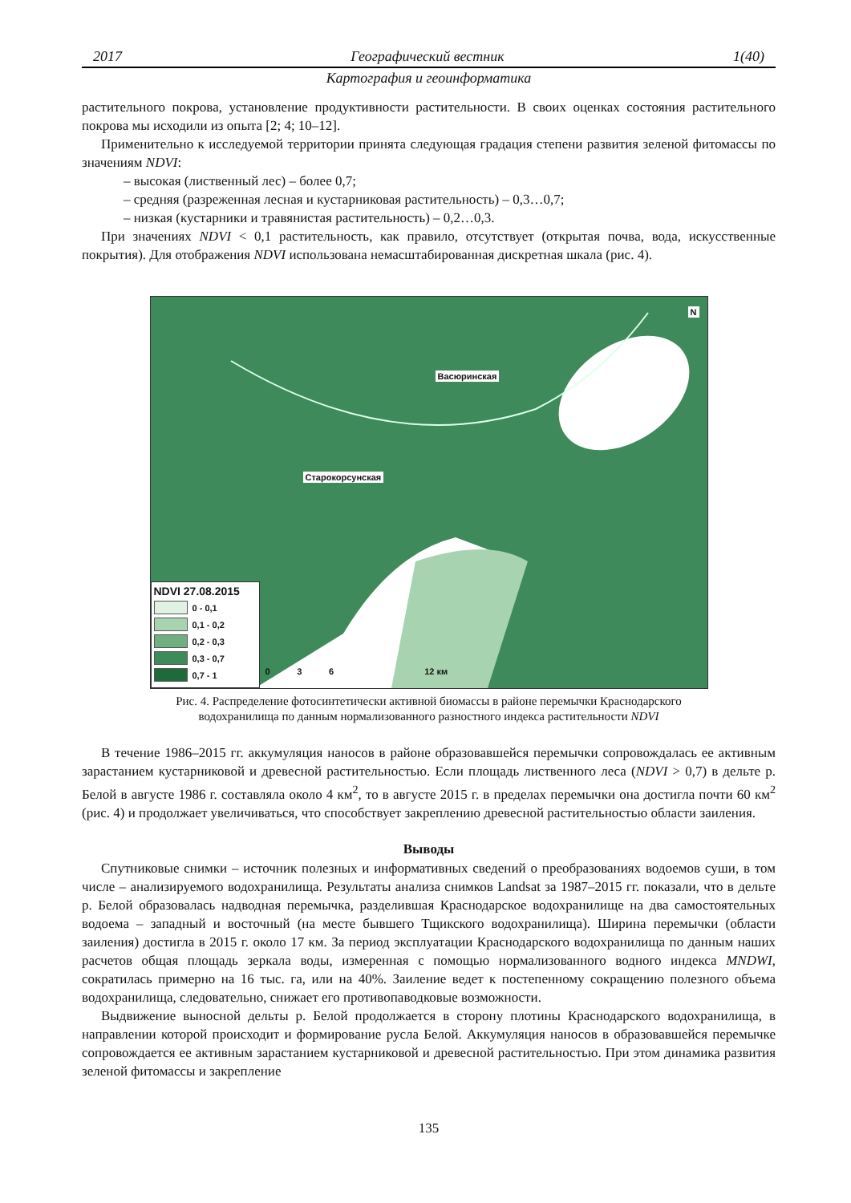2017 Географический вестник 1(40)
Картография и геоинформатика
растительного покрова, установление продуктивности растительности. В своих оценках состояния растительного покрова мы исходили из опыта [2; 4; 10–12].
Применительно к исследуемой территории принята следующая градация степени развития зеленой фитомассы по значениям NDVI:
– высокая (лиственный лес) – более 0,7;
– средняя (разреженная лесная и кустарниковая растительность) – 0,3…0,7;
– низкая (кустарники и травянистая растительность) – 0,2…0,3.
При значениях NDVI < 0,1 растительность, как правило, отсутствует (открытая почва, вода, искусственные покрытия). Для отображения NDVI использована немасштабированная дискретная шкала (рис. 4).
Васюринская
Старокорсунская
NDVI 27.08.2015
0 - 0,1
0,1 - 0,2
0,2 - 0,3
0,3 - 0,7
0,7 - 1
0 3 6 12 км
N
Рис. 4. Распределение фотосинтетически активной биомассы в районе перемычки Краснодарского
водохранилища по данным нормализованного разностного индекса растительности NDVI
В течение 1986–2015 гг. аккумуляция наносов в районе образовавшейся перемычки сопровождалась ее активным зарастанием кустарниковой и древесной растительностью. Если площадь лиственного леса (NDVI > 0,7) в дельте р. Белой в августе 1986 г. составляла около 4 км<sup>2</sup>, то в августе 2015 г. в пределах перемычки она достигла почти 60 км<sup>2</sup> (рис. 4) и продолжает увеличиваться, что способствует закреплению древесной растительностью области заиления.
Выводы
Спутниковые снимки – источник полезных и информативных сведений о преобразованиях водоемов суши, в том числе – анализируемого водохранилища. Результаты анализа снимков Landsat за 1987–2015 гг. показали, что в дельте р. Белой образовалась надводная перемычка, разделившая Краснодарское водохранилище на два самостоятельных водоема – западный и восточный (на месте бывшего Тщикского водохранилища). Ширина перемычки (области заиления) достигла в 2015 г. около 17 км. За период эксплуатации Краснодарского водохранилища по данным наших расчетов общая площадь зеркала воды, измеренная с помощью нормализованного водного индекса MNDWI, сократилась примерно на 16 тыс. га, или на 40%. Заиление ведет к постепенному сокращению полезного объема водохранилища, следовательно, снижает его противопаводковые возможности.
Выдвижение выносной дельты р. Белой продолжается в сторону плотины Краснодарского водохранилища, в направлении которой происходит и формирование русла Белой. Аккумуляция наносов в образовавшейся перемычке сопровождается ее активным зарастанием кустарниковой и древесной растительностью. При этом динамика развития зеленой фитомассы и закрепление
135